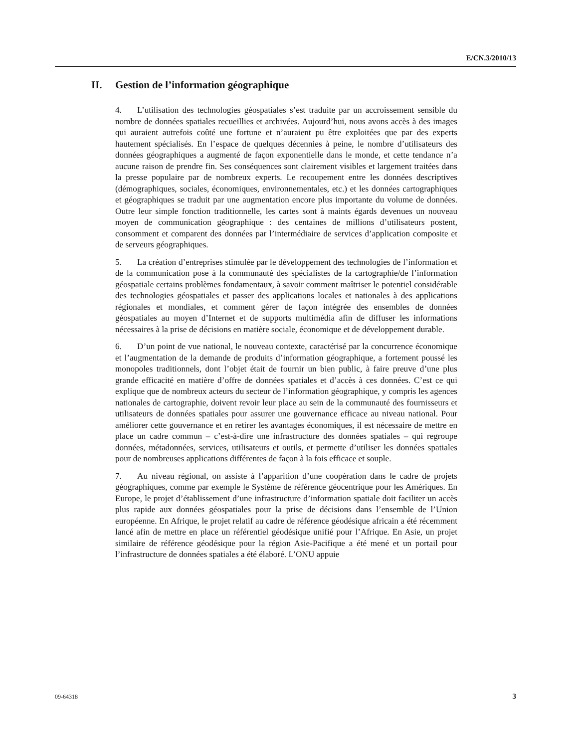E/CN.3/2010/13
II. Gestion de l’information géographique
4. L’utilisation des technologies géospatiales s’est traduite par un accroissement sensible du nombre de données spatiales recueillies et archivées. Aujourd’hui, nous avons accès à des images qui auraient autrefois coûté une fortune et n’auraient pu être exploitées que par des experts hautement spécialisés. En l’espace de quelques décennies à peine, le nombre d’utilisateurs des données géographiques a augmenté de façon exponentielle dans le monde, et cette tendance n’a aucune raison de prendre fin. Ses conséquences sont clairement visibles et largement traitées dans la presse populaire par de nombreux experts. Le recoupement entre les données descriptives (démographiques, sociales, économiques, environnementales, etc.) et les données cartographiques et géographiques se traduit par une augmentation encore plus importante du volume de données. Outre leur simple fonction traditionnelle, les cartes sont à maints égards devenues un nouveau moyen de communication géographique : des centaines de millions d’utilisateurs postent, consomment et comparent des données par l’intermédiaire de services d’application composite et de serveurs géographiques.
5. La création d’entreprises stimulée par le développement des technologies de l’information et de la communication pose à la communauté des spécialistes de la cartographie/de l’information géospatiale certains problèmes fondamentaux, à savoir comment maîtriser le potentiel considérable des technologies géospatiales et passer des applications locales et nationales à des applications régionales et mondiales, et comment gérer de façon intégrée des ensembles de données géospatiales au moyen d’Internet et de supports multimédia afin de diffuser les informations nécessaires à la prise de décisions en matière sociale, économique et de développement durable.
6. D’un point de vue national, le nouveau contexte, caractérisé par la concurrence économique et l’augmentation de la demande de produits d’information géographique, a fortement poussé les monopoles traditionnels, dont l’objet était de fournir un bien public, à faire preuve d’une plus grande efficacité en matière d’offre de données spatiales et d’accès à ces données. C’est ce qui explique que de nombreux acteurs du secteur de l’information géographique, y compris les agences nationales de cartographie, doivent revoir leur place au sein de la communauté des fournisseurs et utilisateurs de données spatiales pour assurer une gouvernance efficace au niveau national. Pour améliorer cette gouvernance et en retirer les avantages économiques, il est nécessaire de mettre en place un cadre commun – c’est-à-dire une infrastructure des données spatiales – qui regroupe données, métadonnées, services, utilisateurs et outils, et permette d’utiliser les données spatiales pour de nombreuses applications différentes de façon à la fois efficace et souple.
7. Au niveau régional, on assiste à l’apparition d’une coopération dans le cadre de projets géographiques, comme par exemple le Système de référence géocentrique pour les Amériques. En Europe, le projet d’établissement d’une infrastructure d’information spatiale doit faciliter un accès plus rapide aux données géospatiales pour la prise de décisions dans l’ensemble de l’Union européenne. En Afrique, le projet relatif au cadre de référence géodésique africain a été récemment lancé afin de mettre en place un référentiel géodésique unifié pour l’Afrique. En Asie, un projet similaire de référence géodésique pour la région Asie-Pacifique a été mené et un portail pour l’infrastructure de données spatiales a été élaboré. L’ONU appuie
09-64318 3